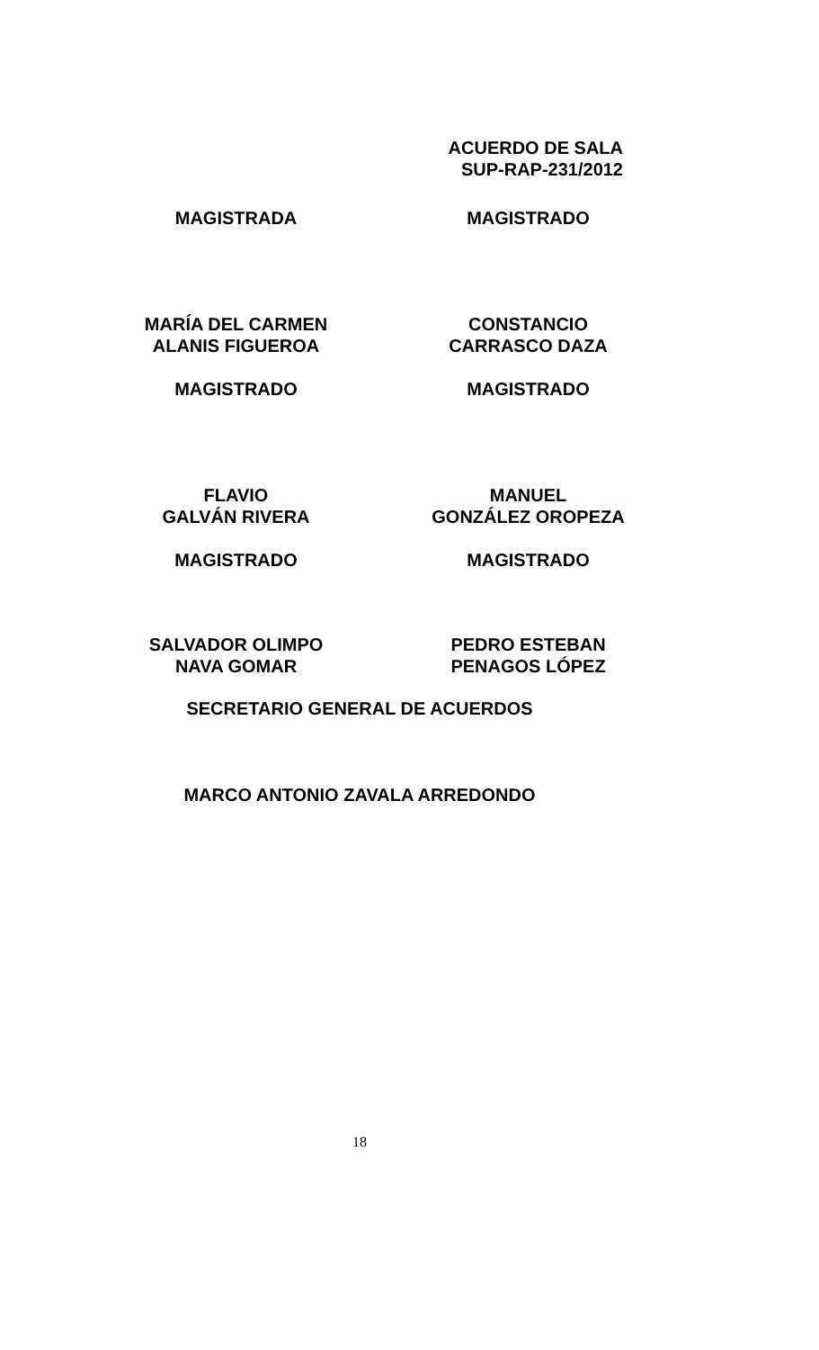ACUERDO DE SALA
SUP-RAP-231/2012
MAGISTRADA MAGISTRADO
MARÍA DEL CARMEN
ALANIS FIGUEROA
CONSTANCIO
CARRASCO DAZA
MAGISTRADO MAGISTRADO
FLAVIO
GALVÁN RIVERA
MANUEL
GONZÁLEZ OROPEZA
MAGISTRADO MAGISTRADO
SALVADOR OLIMPO
NAVA GOMAR
PEDRO ESTEBAN
PENAGOS LÓPEZ
SECRETARIO GENERAL DE ACUERDOS
MARCO ANTONIO ZAVALA ARREDONDO
18